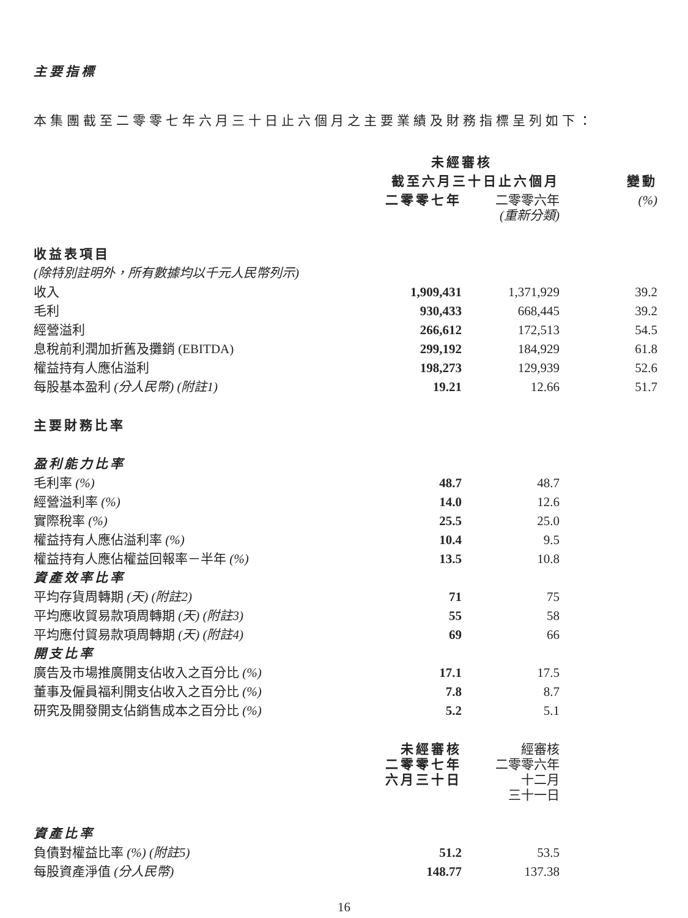主要指標
本集團截至二零零七年六月三十日止六個月之主要業績及財務指標呈列如下：
| | 未經審核 | | |
| --- | --- | --- | --- |
| | 截至六月三十日止六個月 | | 變動 |
| | 二零零七年 | 二零零六年 (重新分類) | (%) |
| 收益表項目 | | | |
| (除特別註明外，所有數據均以千元人民幣列示) | | | |
| 收入 | 1,909,431 | 1,371,929 | 39.2 |
| 毛利 | 930,433 | 668,445 | 39.2 |
| 經營溢利 | 266,612 | 172,513 | 54.5 |
| 息稅前利潤加折舊及攤銷 (EBITDA) | 299,192 | 184,929 | 61.8 |
| 權益持有人應佔溢利 | 198,273 | 129,939 | 52.6 |
| 每股基本盈利 (分人民幣) (附註1) | 19.21 | 12.66 | 51.7 |
| 主要財務比率 | | | |
| 盈利能力比率 | | | |
| 毛利率 (%) | 48.7 | 48.7 | |
| 經營溢利率 (%) | 14.0 | 12.6 | |
| 實際稅率 (%) | 25.5 | 25.0 | |
| 權益持有人應佔溢利率 (%) | 10.4 | 9.5 | |
| 權益持有人應佔權益回報率－半年 (%) | 13.5 | 10.8 | |
| 資產效率比率 | | | |
| 平均存貨周轉期 (天) (附註2) | 71 | 75 | |
| 平均應收貿易款項周轉期 (天) (附註3) | 55 | 58 | |
| 平均應付貿易款項周轉期 (天) (附註4) | 69 | 66 | |
| 開支比率 | | | |
| 廣告及市場推廣開支佔收入之百分比 (%) | 17.1 | 17.5 | |
| 董事及僱員福利開支佔收入之百分比 (%) | 7.8 | 8.7 | |
| 研究及開發開支佔銷售成本之百分比 (%) | 5.2 | 5.1 | |
| | 未經審核 二零零七年 六月三十日 | 經審核 二零零六年 十二月 三十一日 | |
| 資產比率 | | | |
| 負債對權益比率 (%) (附註5) | 51.2 | 53.5 | |
| 每股資產淨值 (分人民幣) | 148.77 | 137.38 | |
16